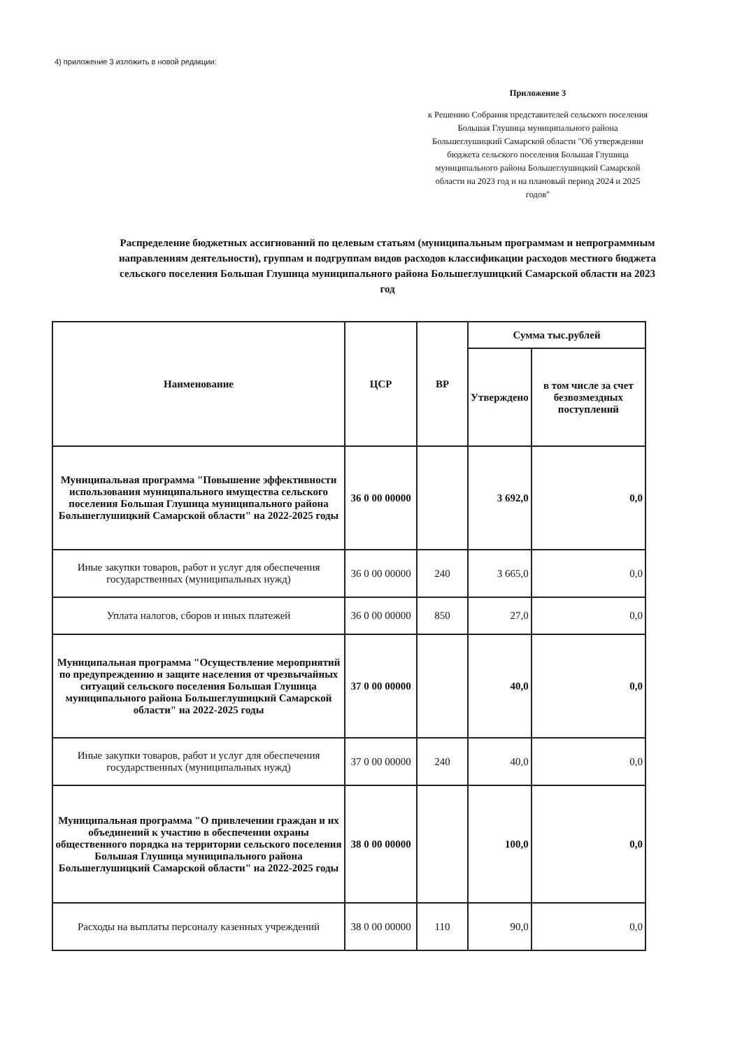4) приложение 3 изложить в новой редакции:
Приложение 3
к Решению Собрания представителей сельского поселения Большая Глушица муниципального района Большеглушицкий Самарской области "Об утверждении бюджета сельского поселения Большая Глушица муниципального района Большеглушицкий Самарской области на 2023 год и на плановый период 2024 и 2025 годов"
Распределение бюджетных ассигнований по целевым статьям (муниципальным программам и непрограммным направлениям деятельности), группам и подгруппам видов расходов классификации расходов местного бюджета сельского поселения Большая Глушица муниципального района Большеглушицкий Самарской области на 2023 год
| Наименование | ЦСР | ВР | Сумма тыс.рублей | |
| --- | --- | --- | --- | --- |
| | | | Утверждено | в том числе за счет безвозмездных поступлений |
| Муниципальная программа "Повышение эффективности использования муниципального имущества сельского поселения Большая Глушица муниципального района Большеглушицкий Самарской области" на 2022-2025 годы | 36 0 00 00000 | | 3 692,0 | 0,0 |
| Иные закупки товаров, работ и услуг для обеспечения государственных (муниципальных нужд) | 36 0 00 00000 | 240 | 3 665,0 | 0,0 |
| Уплата налогов, сборов и иных платежей | 36 0 00 00000 | 850 | 27,0 | 0,0 |
| Муниципальная программа "Осуществление мероприятий по предупреждению и защите населения от чрезвычайных ситуаций сельского поселения Большая Глушица муниципального района Большеглушицкий Самарской области" на 2022-2025 годы | 37 0 00 00000 | | 40,0 | 0,0 |
| Иные закупки товаров, работ и услуг для обеспечения государственных (муниципальных нужд) | 37 0 00 00000 | 240 | 40,0 | 0,0 |
| Муниципальная программа "О привлечении граждан и их объединений к участию в обеспечении охраны общественного порядка на территории сельского поселения Большая Глушица муниципального района Большеглушицкий Самарской области" на 2022-2025 годы | 38 0 00 00000 | | 100,0 | 0,0 |
| Расходы на выплаты персоналу казенных учреждений | 38 0 00 00000 | 110 | 90,0 | 0,0 |